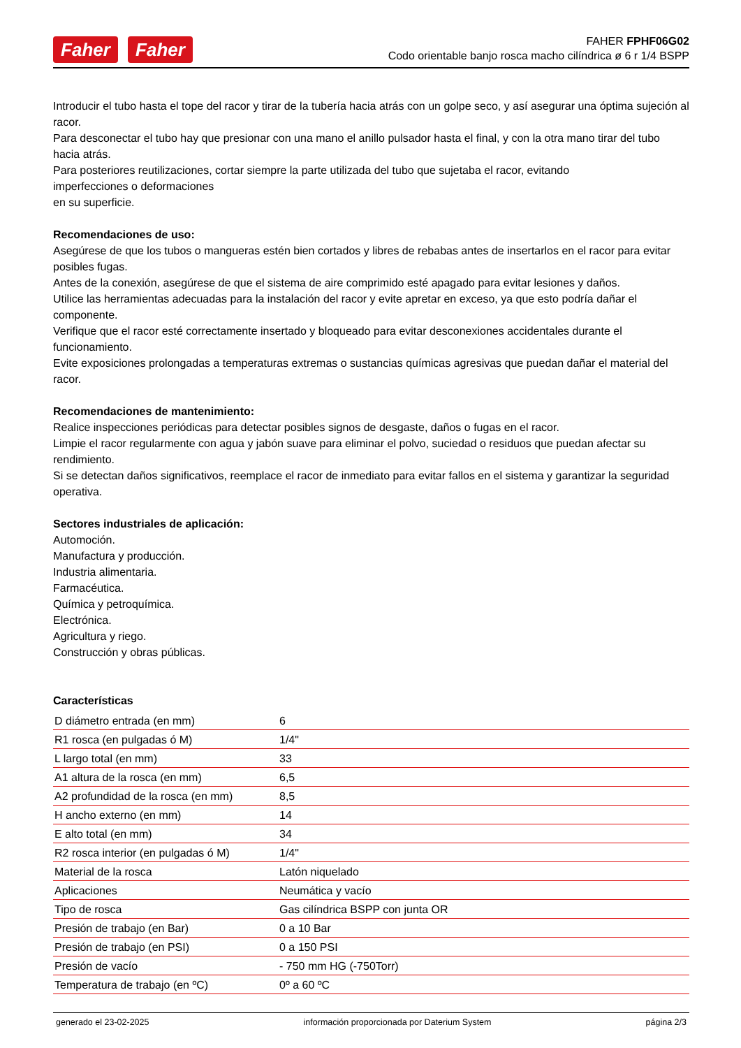Faher Faher
FAHER FPHF06G02
Codo orientable banjo rosca macho cilíndrica ø 6 r 1/4 BSPP
Introducir el tubo hasta el tope del racor y tirar de la tubería hacia atrás con un golpe seco, y así asegurar una óptima sujeción al racor.
Para desconectar el tubo hay que presionar con una mano el anillo pulsador hasta el final, y con la otra mano tirar del tubo hacia atrás.
Para posteriores reutilizaciones, cortar siempre la parte utilizada del tubo que sujetaba el racor, evitando
imperfecciones o deformaciones
en su superficie.
Recomendaciones de uso:
Asegúrese de que los tubos o mangueras estén bien cortados y libres de rebabas antes de insertarlos en el racor para evitar posibles fugas.
Antes de la conexión, asegúrese de que el sistema de aire comprimido esté apagado para evitar lesiones y daños.
Utilice las herramientas adecuadas para la instalación del racor y evite apretar en exceso, ya que esto podría dañar el componente.
Verifique que el racor esté correctamente insertado y bloqueado para evitar desconexiones accidentales durante el funcionamiento.
Evite exposiciones prolongadas a temperaturas extremas o sustancias químicas agresivas que puedan dañar el material del racor.
Recomendaciones de mantenimiento:
Realice inspecciones periódicas para detectar posibles signos de desgaste, daños o fugas en el racor.
Limpie el racor regularmente con agua y jabón suave para eliminar el polvo, suciedad o residuos que puedan afectar su rendimiento.
Si se detectan daños significativos, reemplace el racor de inmediato para evitar fallos en el sistema y garantizar la seguridad operativa.
Sectores industriales de aplicación:
Automoción.
Manufactura y producción.
Industria alimentaria.
Farmacéutica.
Química y petroquímica.
Electrónica.
Agricultura y riego.
Construcción y obras públicas.
Características
| D diámetro entrada (en mm) | 6 |
| R1 rosca (en pulgadas ó M) | 1/4" |
| L largo total (en mm) | 33 |
| A1 altura de la rosca (en mm) | 6,5 |
| A2 profundidad de la rosca (en mm) | 8,5 |
| H ancho externo (en mm) | 14 |
| E alto total (en mm) | 34 |
| R2 rosca interior (en pulgadas ó M) | 1/4" |
| Material de la rosca | Latón niquelado |
| Aplicaciones | Neumática y vacío |
| Tipo de rosca | Gas cilíndrica BSPP con junta OR |
| Presión de trabajo (en Bar) | 0 a 10 Bar |
| Presión de trabajo (en PSI) | 0 a 150 PSI |
| Presión de vacío | - 750 mm HG (-750Torr) |
| Temperatura de trabajo (en ºC) | 0º a 60 ºC |
generado el 23-02-2025 información proporcionada por Daterium System página 2/3